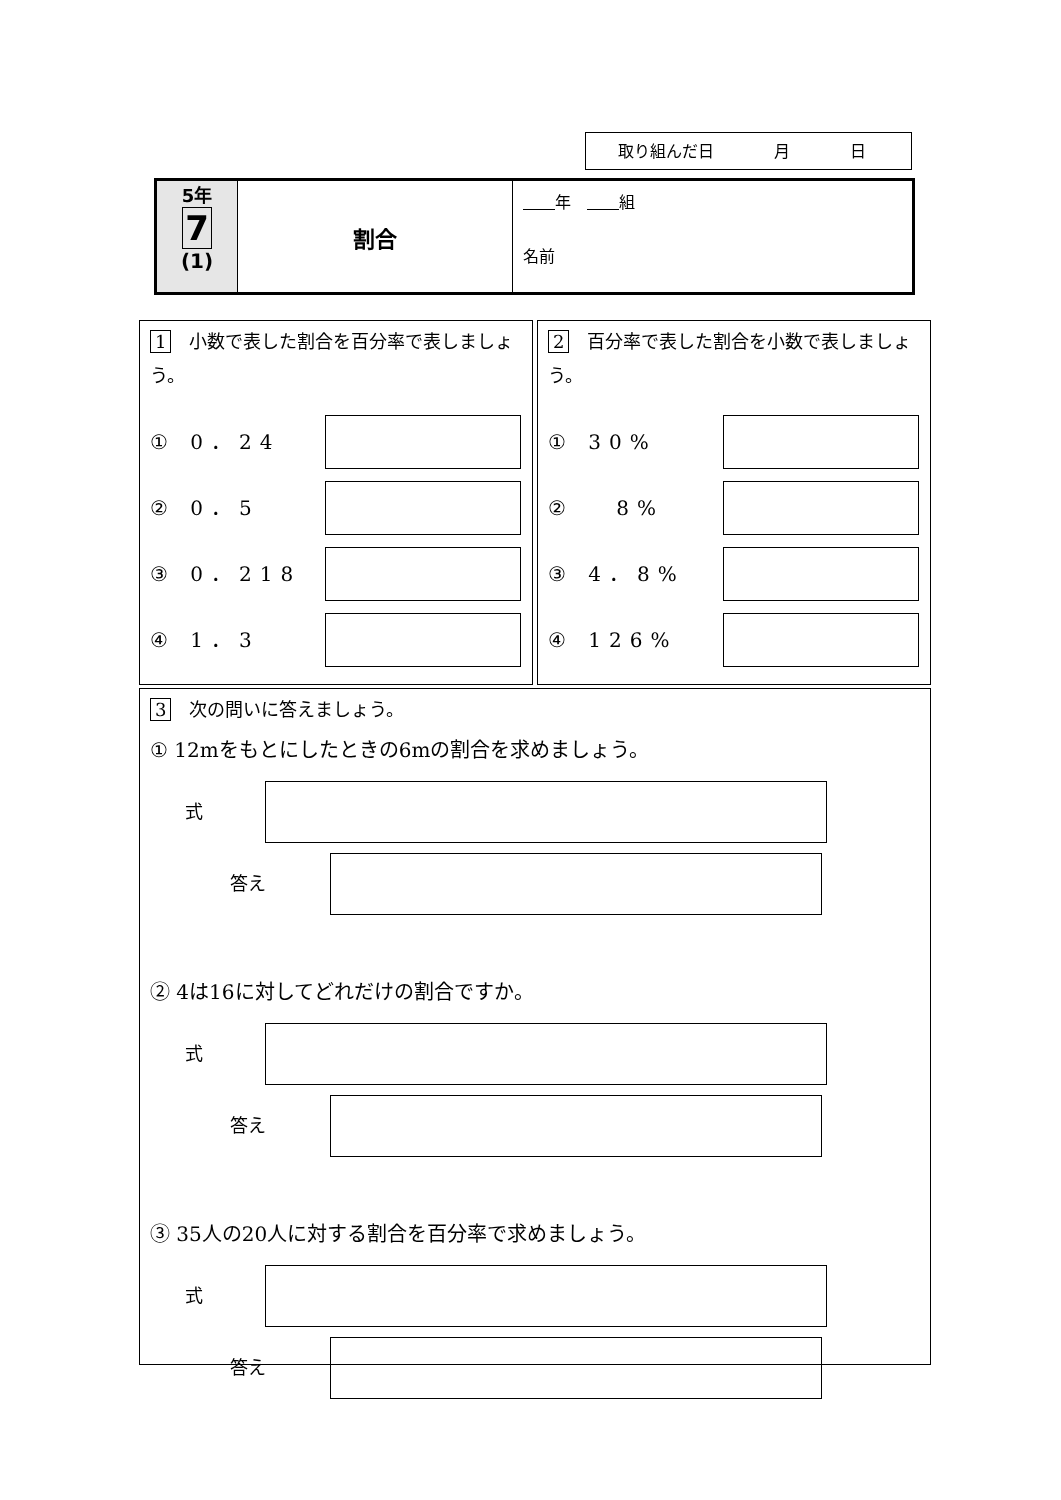取り組んだ日 月 日
5年
7
(1)
割合
　　 年　　　 組
名前
1　小数で表した割合を百分率で表しましょう。
① 0．24
② 0．5
③ 0．218
④ 1．3
2　百分率で表した割合を小数で表しましょう。
① 30%
② 　8%
③ 4．8%
④ 126%
3　次の問いに答えましょう。
① 12mをもとにしたときの6mの割合を求めましょう。
式
答え
② 4は16に対してどれだけの割合ですか。
式
答え
③ 35人の20人に対する割合を百分率で求めましょう。
式
答え